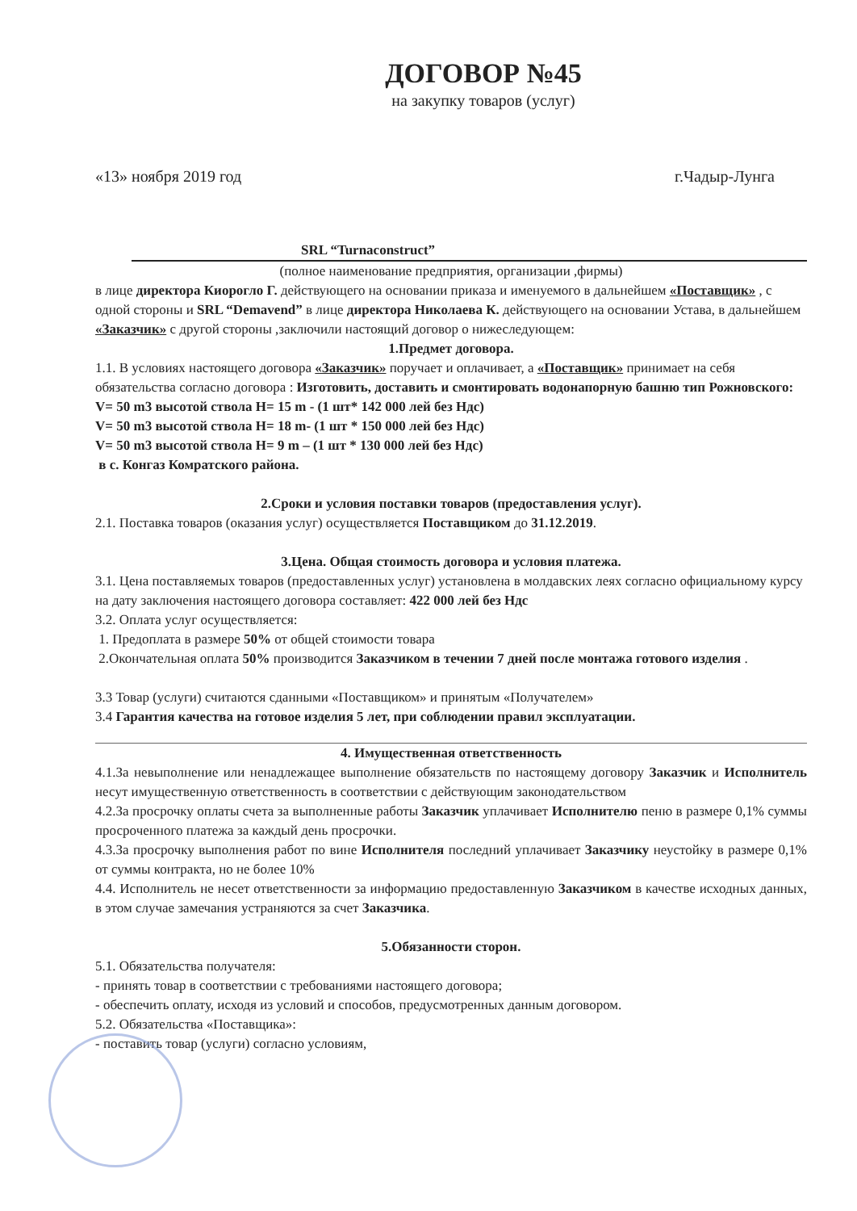ДОГОВОР №45
на закупку товаров (услуг)
«13» ноября 2019 год г.Чадыр-Лунга
SRL “Turnaconstruct”
(полное наименование предприятия, организации ,фирмы)
в лице директора Киорогло Г. действующего на основании приказа и именуемого в дальнейшем «Поставщик» , с одной стороны и SRL “Demavend” в лице директора Николаева К. действующего на основании Устава, в дальнейшем «Заказчик» с другой стороны ,заключили настоящий договор о нижеследующем:
1.Предмет договора.
1.1. В условиях настоящего договора «Заказчик» поручает и оплачивает, а «Поставщик» принимает на себя обязательства согласно договора : Изготовить, доставить и смонтировать водонапорную башню тип Рожновского:
V= 50 m3 высотой ствола H= 15 m - (1 шт* 142 000 лей без Ндс)
V= 50 m3 высотой ствола H= 18 m- (1 шт * 150 000 лей без Ндс)
V= 50 m3 высотой ствола H= 9 m – (1 шт * 130 000 лей без Ндс)
в с. Конгаз Комратского района.
2.Сроки и условия поставки товаров (предоставления услуг).
2.1. Поставка товаров (оказания услуг) осуществляется Поставщиком до 31.12.2019.
3.Цена. Общая стоимость договора и условия платежа.
3.1. Цена поставляемых товаров (предоставленных услуг) установлена в молдавских леях согласно официальному курсу на дату заключения настоящего договора составляет: 422 000 лей без Ндс
3.2. Оплата услуг осуществляется:
1. Предоплата в размере 50% от общей стоимости товара
2.Окончательная оплата 50% производится Заказчиком в течении 7 дней после монтажа готового изделия .
3.3 Товар (услуги) считаются сданными «Поставщиком» и принятым «Получателем»
3.4 Гарантия качества на готовое изделия 5 лет, при соблюдении правил эксплуатации.
4. Имущественная ответственность
4.1.За невыполнение или ненадлежащее выполнение обязательств по настоящему договору Заказчик и Исполнитель несут имущественную ответственность в соответствии с действующим законодательством
4.2.За просрочку оплаты счета за выполненные работы Заказчик уплачивает Исполнителю пеню в размере 0,1% суммы просроченного платежа за каждый день просрочки.
4.3.За просрочку выполнения работ по вине Исполнителя последний уплачивает Заказчику неустойку в размере 0,1% от суммы контракта, но не более 10%
4.4. Исполнитель не несет ответственности за информацию предоставленную Заказчиком в качестве исходных данных, в этом случае замечания устраняются за счет Заказчика.
5.Обязанности сторон.
5.1. Обязательства получателя:
- принять товар в соответствии с требованиями настоящего договора;
- обеспечить оплату, исходя из условий и способов, предусмотренных данным договором.
5.2. Обязательства «Поставщика»:
- поставить товар (услуги) согласно условиям,